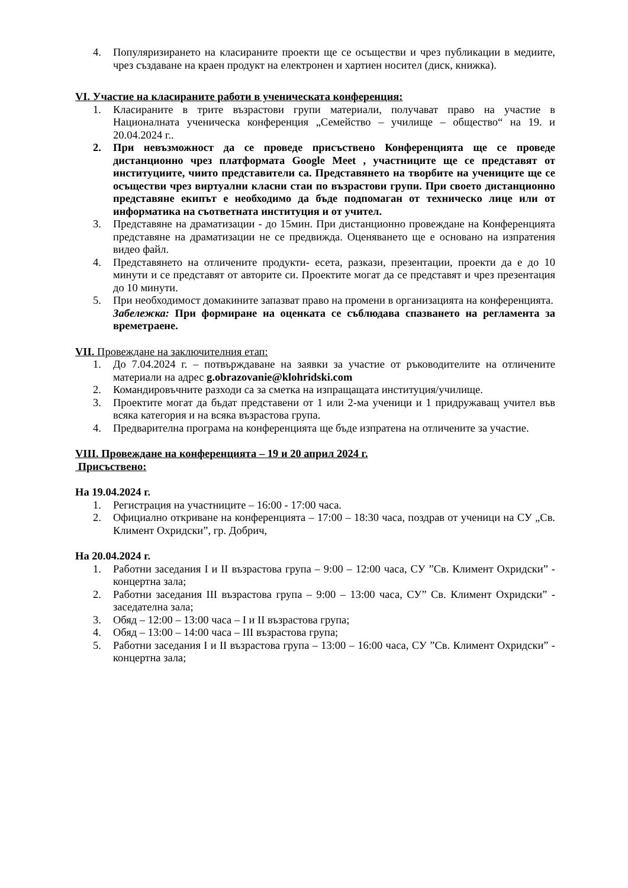4. Популяризирането на класираните проекти ще се осъществи и чрез публикации в медиите, чрез създаване на краен продукт на електронен и хартиен носител (диск, книжка).
VI. Участие на класираните работи в ученическата конференция:
1. Класираните в трите възрастови групи материали, получават право на участие в Националната ученическа конференция „Семейство – училище – общество“ на 19. и 20.04.2024 г..
2. При невъзможност да се проведе присъствено Конференцията ще се проведе дистанционно чрез платформата Google Meet , участниците ще се представят от институциите, чиито представители са. Представянето на творбите на учениците ще се осъществи чрез виртуални класни стаи по възрастови групи. При своето дистанционно представяне екипът е необходимо да бъде подпомаган от техническо лице или от информатика на съответната институция и от учител.
3. Представяне на драматизации - до 15мин. При дистанционно провеждане на Конференцията представяне на драматизации не се предвижда. Оценяването ще е основано на изпратения видео файл.
4. Представянето на отличените продукти- есета, разкази, презентации, проекти да е до 10 минути и се представят от авторите си. Проектите могат да се представят и чрез презентация до 10 минути.
5. При необходимост домакините запазват право на промени в организацията на конференцията.
Забележка: При формиране на оценката се съблюдава спазването на регламента за времетраене.
VII. Провеждане на заключителния етап:
1. До 7.04.2024 г. – потвърждаване на заявки за участие от ръководителите на отличените материали на адрес g.obrazovanie@klohridski.com
2. Командировъчните разходи са за сметка на изпращащата институция/училище.
3. Проектите могат да бъдат представени от 1 или 2-ма ученици и 1 придружаващ учител във всяка категория и на всяка възрастова група.
4. Предварителна програма на конференцията ще бъде изпратена на отличените за участие.
VIII. Провеждане на конференцията – 19 и 20 април 2024 г.
Присъствено:
На 19.04.2024 г.
1. Регистрация на участниците – 16:00 - 17:00 часа.
2. Официално откриване на конференцията – 17:00 – 18:30 часа, поздрав от ученици на СУ „Св. Климент Охридски”, гр. Добрич,
На 20.04.2024 г.
1. Работни заседания I и II възрастова група – 9:00 – 12:00 часа, СУ ”Св. Климент Охридски” - концертна зала;
2. Работни заседания III възрастова група – 9:00 – 13:00 часа, СУ” Св. Климент Охридски” - заседателна зала;
3. Обяд – 12:00 – 13:00 часа – I и II възрастова група;
4. Обяд – 13:00 – 14:00 часа – III възрастова група;
5. Работни заседания I и II възрастова група – 13:00 – 16:00 часа, СУ ”Св. Климент Охридски” - концертна зала;